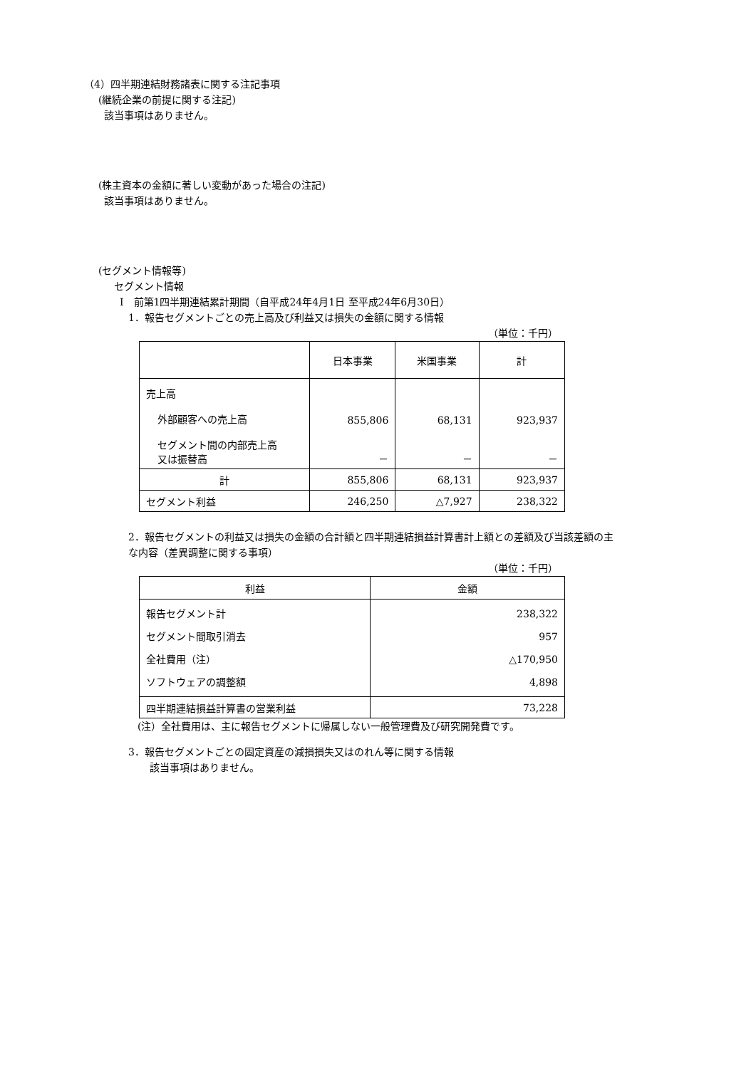（4）四半期連結財務諸表に関する注記事項
(継続企業の前提に関する注記)
該当事項はありません。
(株主資本の金額に著しい変動があった場合の注記)
該当事項はありません。
(セグメント情報等)
セグメント情報
Ⅰ　前第1四半期連結累計期間（自平成24年4月1日 至平成24年6月30日）
1．報告セグメントごとの売上高及び利益又は損失の金額に関する情報
（単位：千円）
| | 日本事業 | 米国事業 | 計 |
| 売上高 外部顧客への売上高 セグメント間の内部売上高 又は振替高 | 855,806 － | 68,131 － | 923,937 － |
| 計 | 855,806 | 68,131 | 923,937 |
| セグメント利益 | 246,250 | △7,927 | 238,322 |
2．報告セグメントの利益又は損失の金額の合計額と四半期連結損益計算書計上額との差額及び当該差額の主
な内容（差異調整に関する事項）
（単位：千円）
| 利益 | 金額 |
| --- | --- |
| 報告セグメント計 セグメント間取引消去 全社費用（注） ソフトウェアの調整額 | 238,322 957 △170,950 4,898 |
| 四半期連結損益計算書の営業利益 | 73,228 |
(注）全社費用は、主に報告セグメントに帰属しない一般管理費及び研究開発費です。
3．報告セグメントごとの固定資産の減損損失又はのれん等に関する情報
該当事項はありません。